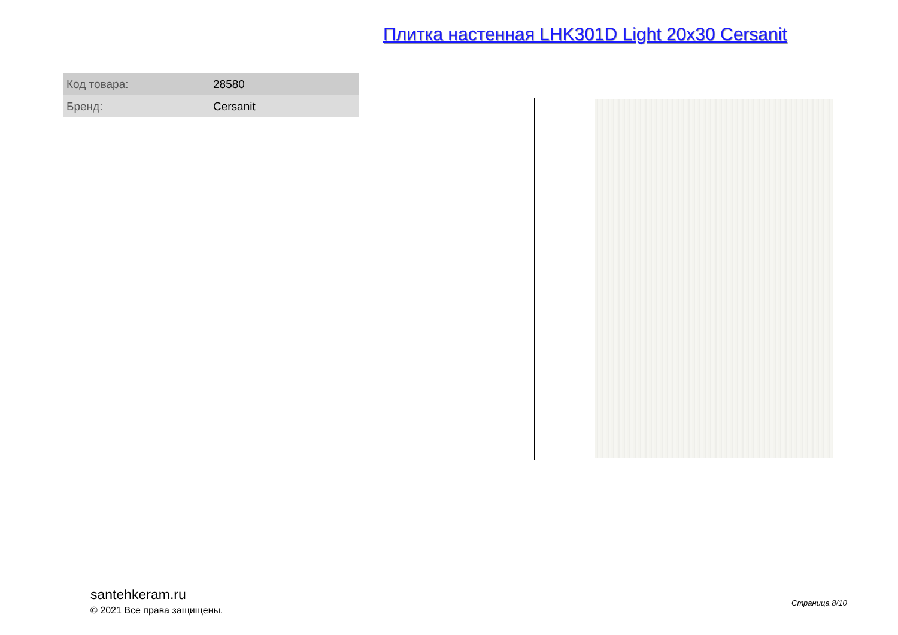Плитка настенная LHK301D Light 20x30 Cersanit
| Код товара: | 28580 |
| Бренд: | Cersanit |
santehkeram.ru
© 2021 Все права защищены.
Страница 8/10